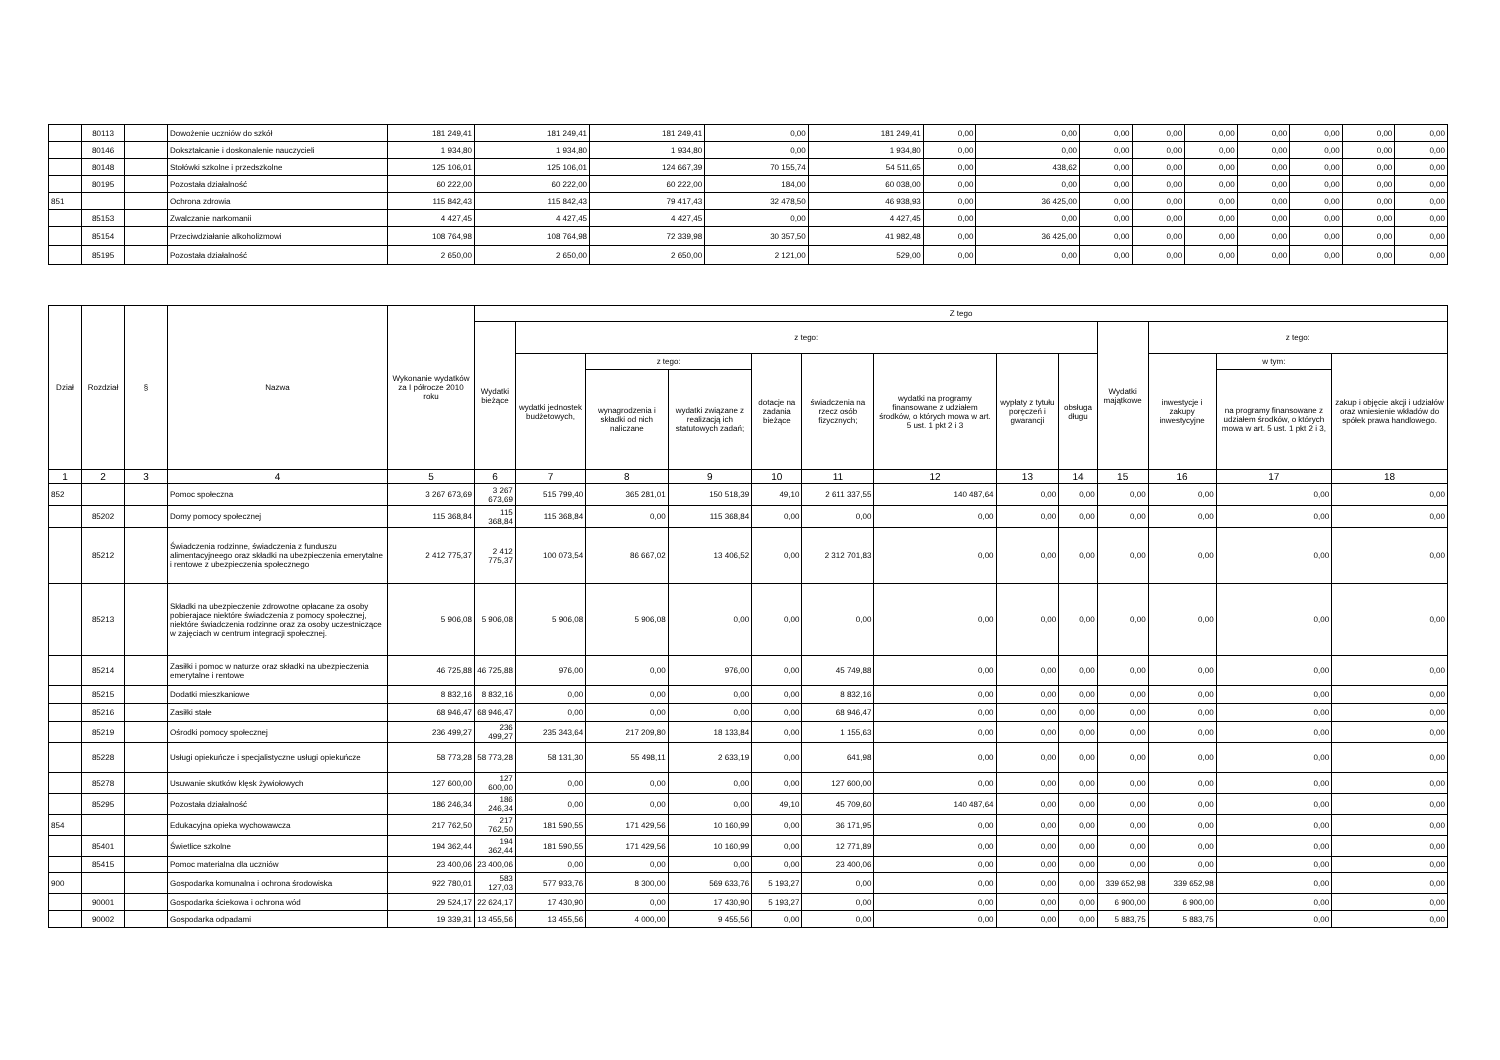| | 80113 | | Dowożenie uczniów do szkół | 181 249,41 | 181 249,41 | 181 249,41 | 0,00 | 181 249,41 | 0,00 | 0,00 | 0,00 | 0,00 | 0,00 | 0,00 | 0,00 | 0,00 | 0,00 |
| | 80146 | | Dokształcanie i doskonalenie nauczycieli | 1 934,80 | 1 934,80 | 1 934,80 | 0,00 | 1 934,80 | 0,00 | 0,00 | 0,00 | 0,00 | 0,00 | 0,00 | 0,00 | 0,00 | 0,00 |
| | 80148 | | Stołówki szkolne i przedszkolne | 125 106,01 | 125 106,01 | 124 667,39 | 70 155,74 | 54 511,65 | 0,00 | 438,62 | 0,00 | 0,00 | 0,00 | 0,00 | 0,00 | 0,00 | 0,00 |
| | 80195 | | Pozostała działalność | 60 222,00 | 60 222,00 | 60 222,00 | 184,00 | 60 038,00 | 0,00 | 0,00 | 0,00 | 0,00 | 0,00 | 0,00 | 0,00 | 0,00 | 0,00 |
| 851 | | | Ochrona zdrowia | 115 842,43 | 115 842,43 | 79 417,43 | 32 478,50 | 46 938,93 | 0,00 | 36 425,00 | 0,00 | 0,00 | 0,00 | 0,00 | 0,00 | 0,00 | 0,00 |
| | 85153 | | Zwalczanie narkomanii | 4 427,45 | 4 427,45 | 4 427,45 | 0,00 | 4 427,45 | 0,00 | 0,00 | 0,00 | 0,00 | 0,00 | 0,00 | 0,00 | 0,00 | 0,00 |
| | 85154 | | Przeciwdziałanie alkoholizmowi | 108 764,98 | 108 764,98 | 72 339,98 | 30 357,50 | 41 982,48 | 0,00 | 36 425,00 | 0,00 | 0,00 | 0,00 | 0,00 | 0,00 | 0,00 | 0,00 |
| | 85195 | | Pozostała działalność | 2 650,00 | 2 650,00 | 2 650,00 | 2 121,00 | 529,00 | 0,00 | 0,00 | 0,00 | 0,00 | 0,00 | 0,00 | 0,00 | 0,00 | 0,00 |
| Dział | Rozdział | § | Nazwa | Wykonanie wydatków za I półrocze 2010 roku | Z tego | | | | | | | | | | | | |
| --- | --- | --- | --- | --- | --- | --- | --- | --- | --- | --- | --- | --- | --- | --- | --- | --- | --- |
| | | | | | Wydatki bieżące | z tego: | | | | | | | | Wydatki majątkowe | z tego: | | |
| | | | | | | wydatki jednostek budżetowych, | z tego: | | dotacje na zadania bieżące | świadczenia na rzecz osób fizycznych; | wydatki na programy finansowane z udziałem środków, o których mowa w art. 5 ust. 1 pkt 2 i 3 | wypłaty z tytułu poręczeń i gwarancji | obsługa długu | | inwestycje i zakupy inwestycyjne | w tym: | zakup i objęcie akcji i udziałów oraz wniesienie wkładów do spółek prawa handlowego. |
| | | | | | | | wynagrodzenia i składki od nich naliczane | wydatki związane z realizacją ich statutowych zadań; | | | | | | | | na programy finansowane z udziałem środków, o których mowa w art. 5 ust. 1 pkt 2 i 3, | |
| 1 | 2 | 3 | 4 | 5 | 6 | 7 | 8 | 9 | 10 | 11 | 12 | 13 | 14 | 15 | 16 | 17 | 18 |
| 852 | | | Pomoc społeczna | 3 267 673,69 | 3 267 673,69 | 515 799,40 | 365 281,01 | 150 518,39 | 49,10 | 2 611 337,55 | 140 487,64 | 0,00 | 0,00 | 0,00 | 0,00 | 0,00 | 0,00 |
| | 85202 | | Domy pomocy społecznej | 115 368,84 | 115 368,84 | 115 368,84 | 0,00 | 115 368,84 | 0,00 | 0,00 | 0,00 | 0,00 | 0,00 | 0,00 | 0,00 | 0,00 | 0,00 |
| | 85212 | | Świadczenia rodzinne, świadczenia z funduszu alimentacyjneego oraz składki na ubezpieczenia emerytalne i rentowe z ubezpieczenia społecznego | 2 412 775,37 | 2 412 775,37 | 100 073,54 | 86 667,02 | 13 406,52 | 0,00 | 2 312 701,83 | 0,00 | 0,00 | 0,00 | 0,00 | 0,00 | 0,00 | 0,00 |
| | 85213 | | Składki na ubezpieczenie zdrowotne opłacane za osoby pobierajace niektóre świadczenia z pomocy społecznej, niektóre świadczenia rodzinne oraz za osoby uczestniczące w zajęciach w centrum integracji społecznej. | 5 906,08 | 5 906,08 | 5 906,08 | 5 906,08 | 0,00 | 0,00 | 0,00 | 0,00 | 0,00 | 0,00 | 0,00 | 0,00 | 0,00 | 0,00 |
| | 85214 | | Zasiłki i pomoc w naturze oraz składki na ubezpieczenia emerytalne i rentowe | 46 725,88 | 46 725,88 | 976,00 | 0,00 | 976,00 | 0,00 | 45 749,88 | 0,00 | 0,00 | 0,00 | 0,00 | 0,00 | 0,00 | 0,00 |
| | 85215 | | Dodatki mieszkaniowe | 8 832,16 | 8 832,16 | 0,00 | 0,00 | 0,00 | 0,00 | 8 832,16 | 0,00 | 0,00 | 0,00 | 0,00 | 0,00 | 0,00 | 0,00 |
| | 85216 | | Zasiłki stałe | 68 946,47 | 68 946,47 | 0,00 | 0,00 | 0,00 | 0,00 | 68 946,47 | 0,00 | 0,00 | 0,00 | 0,00 | 0,00 | 0,00 | 0,00 |
| | 85219 | | Ośrodki pomocy społecznej | 236 499,27 | 236 499,27 | 235 343,64 | 217 209,80 | 18 133,84 | 0,00 | 1 155,63 | 0,00 | 0,00 | 0,00 | 0,00 | 0,00 | 0,00 | 0,00 |
| | 85228 | | Usługi opiekuńcze i specjalistyczne usługi opiekuńcze | 58 773,28 | 58 773,28 | 58 131,30 | 55 498,11 | 2 633,19 | 0,00 | 641,98 | 0,00 | 0,00 | 0,00 | 0,00 | 0,00 | 0,00 | 0,00 |
| | 85278 | | Usuwanie skutków klęsk żywiołowych | 127 600,00 | 127 600,00 | 0,00 | 0,00 | 0,00 | 0,00 | 127 600,00 | 0,00 | 0,00 | 0,00 | 0,00 | 0,00 | 0,00 | 0,00 |
| | 85295 | | Pozostała działalność | 186 246,34 | 186 246,34 | 0,00 | 0,00 | 0,00 | 49,10 | 45 709,60 | 140 487,64 | 0,00 | 0,00 | 0,00 | 0,00 | 0,00 | 0,00 |
| 854 | | | Edukacyjna opieka wychowawcza | 217 762,50 | 217 762,50 | 181 590,55 | 171 429,56 | 10 160,99 | 0,00 | 36 171,95 | 0,00 | 0,00 | 0,00 | 0,00 | 0,00 | 0,00 | 0,00 |
| | 85401 | | Świetlice szkolne | 194 362,44 | 194 362,44 | 181 590,55 | 171 429,56 | 10 160,99 | 0,00 | 12 771,89 | 0,00 | 0,00 | 0,00 | 0,00 | 0,00 | 0,00 | 0,00 |
| | 85415 | | Pomoc materialna dla uczniów | 23 400,06 | 23 400,06 | 0,00 | 0,00 | 0,00 | 0,00 | 23 400,06 | 0,00 | 0,00 | 0,00 | 0,00 | 0,00 | 0,00 | 0,00 |
| 900 | | | Gospodarka komunalna i ochrona środowiska | 922 780,01 | 583 127,03 | 577 933,76 | 8 300,00 | 569 633,76 | 5 193,27 | 0,00 | 0,00 | 0,00 | 0,00 | 339 652,98 | 339 652,98 | 0,00 | 0,00 |
| | 90001 | | Gospodarka ściekowa i ochrona wód | 29 524,17 | 22 624,17 | 17 430,90 | 0,00 | 17 430,90 | 5 193,27 | 0,00 | 0,00 | 0,00 | 0,00 | 6 900,00 | 6 900,00 | 0,00 | 0,00 |
| | 90002 | | Gospodarka odpadami | 19 339,31 | 13 455,56 | 13 455,56 | 4 000,00 | 9 455,56 | 0,00 | 0,00 | 0,00 | 0,00 | 0,00 | 5 883,75 | 5 883,75 | 0,00 | 0,00 |